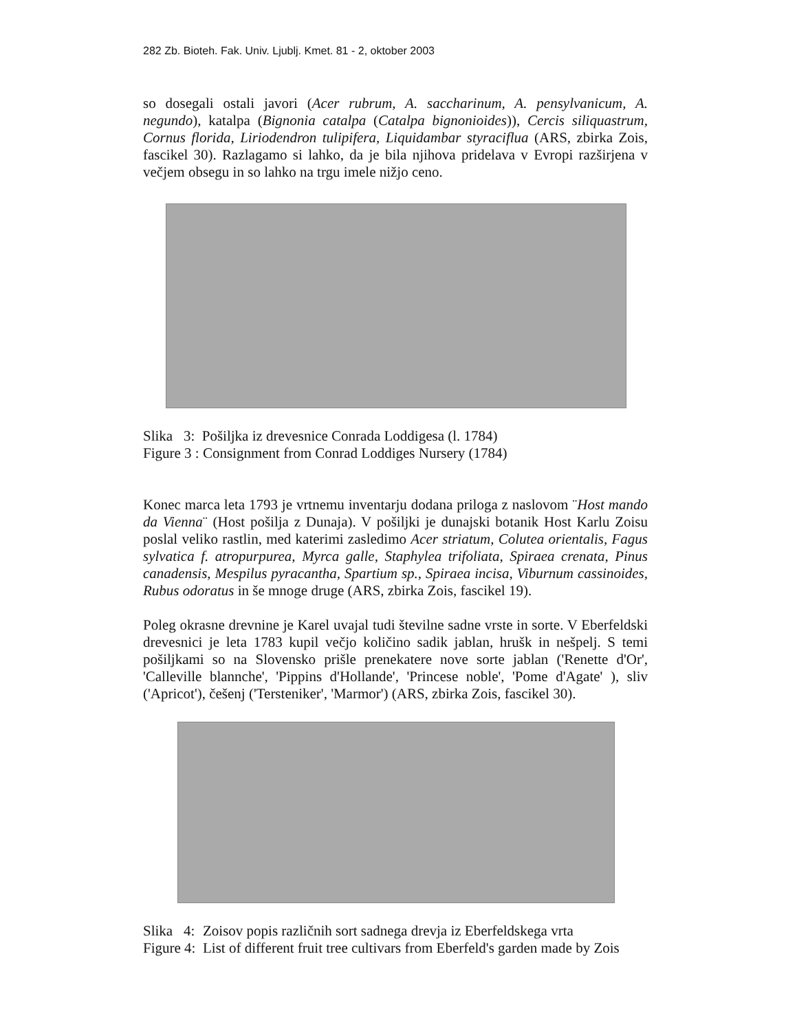282 Zb. Bioteh. Fak. Univ. Ljublj. Kmet. 81 - 2, oktober 2003
so dosegali ostali javori (Acer rubrum, A. saccharinum, A. pensylvanicum, A. negundo), katalpa (Bignonia catalpa (Catalpa bignonioides)), Cercis siliquastrum, Cornus florida, Liriodendron tulipifera, Liquidambar styraciflua (ARS, zbirka Zois, fascikel 30). Razlagamo si lahko, da je bila njihova pridelava v Evropi razširjena v večjem obsegu in so lahko na trgu imele nižjo ceno.
Slika 3: Pošiljka iz drevesnice Conrada Loddigesa (l. 1784)
Figure 3 : Consignment from Conrad Loddiges Nursery (1784)
Konec marca leta 1793 je vrtnemu inventarju dodana priloga z naslovom ¨Host mando da Vienna¨ (Host pošilja z Dunaja). V pošiljki je dunajski botanik Host Karlu Zoisu poslal veliko rastlin, med katerimi zasledimo Acer striatum, Colutea orientalis, Fagus sylvatica f. atropurpurea, Myrca galle, Staphylea trifoliata, Spiraea crenata, Pinus canadensis, Mespilus pyracantha, Spartium sp., Spiraea incisa, Viburnum cassinoides, Rubus odoratus in še mnoge druge (ARS, zbirka Zois, fascikel 19).
Poleg okrasne drevnine je Karel uvajal tudi številne sadne vrste in sorte. V Eberfeldski drevesnici je leta 1783 kupil večjo količino sadik jablan, hrušk in nešpelj. S temi pošiljkami so na Slovensko prišle prenekatere nove sorte jablan ('Renette d'Or', 'Calleville blannche', 'Pippins d'Hollande', 'Princese noble', 'Pome d'Agate' ), sliv ('Apricot'), češenj ('Tersteniker', 'Marmor') (ARS, zbirka Zois, fascikel 30).
Slika 4: Zoisov popis različnih sort sadnega drevja iz Eberfeldskega vrta
Figure 4: List of different fruit tree cultivars from Eberfeld's garden made by Zois